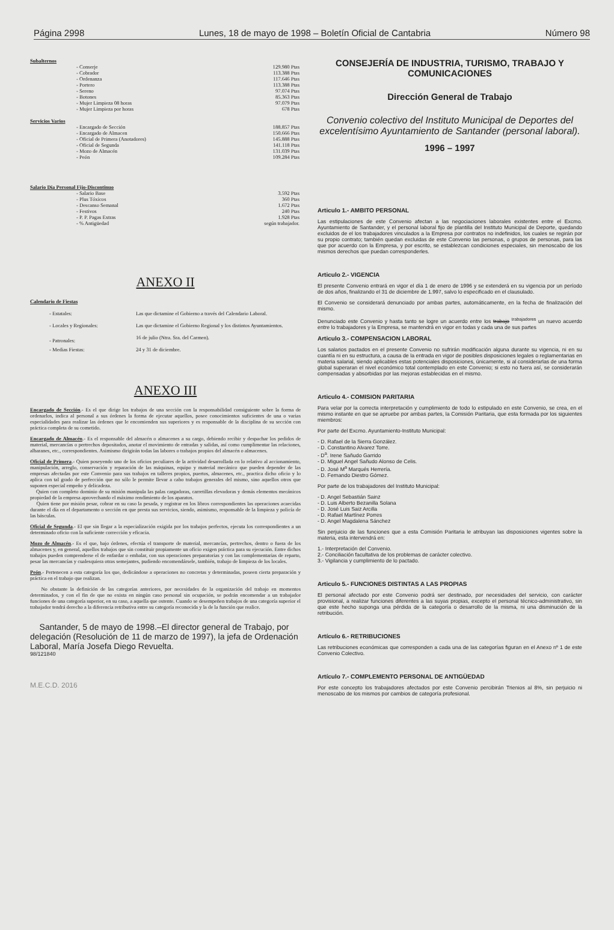Página 2998 Lunes, 18 de mayo de 1998 – Boletín Oficial de Cantabria Número 98
Subalternos
| - Conserje | 129.980 Ptas |
| - Cobrador | 113.388 Ptas |
| - Ordenanza | 117.646 Ptas |
| - Portero | 113.388 Ptas |
| - Sereno | 97.074 Ptas |
| - Botones | 85.363 Ptas |
| - Mujer Limpieza 08 horas | 97.079 Ptas |
| - Mujer Limpieza por horas | 678 Ptas |
Servicios Varios
| - Encargado de Sección | 188.857 Ptas |
| - Encargado de Almacen | 150.666 Ptas |
| - Oficial de Primera (Anotadores) | 145.888 Ptas |
| - Oficial de Segunda | 141.118 Ptas |
| - Mozo de Almacén | 131.039 Ptas |
| - Peón | 109.284 Ptas |
Salario Día Personal Fijo-Discontinuo
| - Salario Base | 3.592 Ptas |
| - Plus Tóxicos | 360 Ptas |
| - Descanso Semanal | 1.672 Ptas |
| - Festivos | 240 Ptas |
| - P. P. Pagas Extras | 1.928 Ptas |
| - % Antigüedad | según trabajador. |
ANEXO II
Calendario de Fiestas
| - Estatales: | Las que dictamine el Gobierno a través del Calendario Laboral. |
| - Locales y Regionales: | Las que dictamine el Gobierno Regional y los distintos Ayuntamientos. |
| - Patronales: | 16 de julio (Ntra. Sra. del Carmen). |
| - Medias Fiestas: | 24 y 31 de diciembre. |
ANEXO III
Encargado de Sección.- Es el que dirige los trabajos de una sección con la responsabilidad consiguiente sobre la forma de ordenarlos, indica al personal a sus órdenes la forma de ejecutar aquellos, posee conocimientos suficientes de una o varias especialidades para realizar las órdenes que le encomienden sus superiores y es responsable de la disciplina de su sección con práctica completa de su cometido.
Encargado de Almacén.- Es el responsable del almacén o almacenes a su cargo, debiendo recibir y despachar los pedidos de material, mercancías o pertrechos depositados, anotar el movimiento de entradas y salidas, así como cumplimentar las relaciones, albaranes, etc., correspondientes. Asimismo dirigirán todas las labores o trabajos propios del almacén o almacenes.
Oficial de Primera.- Quien poseyendo uno de los oficios peculiares de la actividad desarrollada en lo relativo al accionamiento, manipulación, arreglo, conservación y reparación de las máquinas, equipo y material mecánico que pueden depender de las empresas afectadas por este Convenio para sus trabajos en talleres propios, puertos, almacenes, etc., practica dicho oficio y lo aplica con tal grado de perfección que no sólo le permite llevar a cabo trabajos generales del mismo, sino aquellos otros que suponen especial empeño y delicadeza.
Quien con completo dominio de su misión manipula las palas cargadoras, carretillas elevadoras y demás elementos mecánicos propiedad de la empresa aprovechando el máximo rendimiento de los aparatos.
Quien tiene por misión pesar, cobrar en su caso la pesada, y registrar en los libros correspondientes las operaciones acaecidas durante el día en el departamento o sección en que presta sus servicios, siendo, asimismo, responsable de la limpieza y policía de las básculas.
Oficial de Segunda.- El que sin llegar a la especialización exigida por los trabajos perfectos, ejecuta los correspondientes a un determinado oficio con la suficiente corrección y eficacia.
Mozo de Almacén.- Es el que, bajo órdenes, efectúa el transporte de material, mercancías, pertrechos, dentro o fuera de los almacenes y, en general, aquellos trabajos que sin constituir propiamente un oficio exigen práctica para su ejecución. Entre dichos trabajos pueden comprenderse el de enfardar o embalar, con sus operaciones preparatorias y con las complementarias de reparto, pesar las mercancías y cualesquiera otras semejantes, pudiendo encomendársele, también, trabajo de limpieza de los locales.
Peón.- Pertenecen a esta categoría los que, dedicándose a operaciones no concretas y determinadas, poseen cierta preparación y práctica en el trabajo que realizan.
No obstante la definición de las categorías anteriores, por necesidades de la organización del trabajo en momentos determinados, y con el fin de que no exista en ningún caso personal sin ocupación, se podrán encomendar a un trabajador funciones de una categoría superior, en su caso, a aquella que ostente. Cuando se desempeñen trabajos de una categoría superior el trabajador tendrá derecho a la diferencia retributiva entre su categoría reconocida y la de la función que realice.
Santander, 5 de mayo de 1998.–El director general de Trabajo, por delegación (Resolución de 11 de marzo de 1997), la jefa de Ordenación Laboral, María Josefa Diego Revuelta.
98/121840
M.E.C.D. 2016
CONSEJERÍA DE INDUSTRIA, TURISMO, TRABAJO Y COMUNICACIONES
Dirección General de Trabajo
Convenio colectivo del Instituto Municipal de Deportes del excelentísimo Ayuntamiento de Santander (personal laboral).
1996 – 1997
Articulo 1.- AMBITO PERSONAL
Las estipulaciones de este Convenio afectan a las negociaciones laborales existentes entre el Excmo. Ayuntamiento de Santander, y el personal laboral fijo de plantilla del Instituto Municipal de Deporte, quedando excluidos de el los trabajadores vinculados a la Empresa por contratos no indefinidos, los cuales se regirán por su propio contrato; también quedan excluidas de este Convenio las personas, o grupos de personas, para las que por acuerdo con la Empresa, y por escrito, se establezcan condiciones especiales, sin menoscabo de los mismos derechos que puedan corresponderles.
Articulo 2.- VIGENCIA
El presente Convenio entrará en vigor el día 1 de enero de 1996 y se extenderá en su vigencia por un período de dos años, finalizando el 31 de diciembre de 1.997, salvo lo especificado en el clausulado.
El Convenio se considerará denunciado por ambas partes, automáticamente, en la fecha de finalización del mismo.
Denunciado este Convenio y hasta tanto se logre un acuerdo entre los trabajo <sup>trabajadores</sup> un nuevo acuerdo entre lo trabajadores y la Empresa, se mantendrá en vigor en todas y cada una de sus partes
Articulo 3.- COMPENSACION LABORAL
Los salarios pactados en el presente Convenio no sufrirán modificación alguna durante su vigencia, ni en su cuantía ni en su estructura, a causa de la entrada en vigor de posibles disposiciones legales o reglamentarias en materia salarial, siendo aplicables estas potenciales disposiciones, únicamente, si al considerarlas de una forma global superaran el nivel económico total contemplado en este Convenio; si esto no fuera así, se considerarán compensadas y absorbidas por las mejoras establecidas en el mismo.
Articulo 4.- COMISION PARITARIA
Para velar por la correcta interpretación y cumplimiento de todo lo estipulado en este Convenio, se crea, en el mismo instante en que se apruebe por ambas partes, la Comisión Paritaria, que esta formada por los siguientes miembros:
Por parte del Excmo. Ayuntamiento-Instituto Municipal:
- D. Rafael de la Sierra González.
- D. Constantino Alvarez Torre.
- D<sup>a</sup>. Irene Sañudo Garrido
- D. Miguel Angel Sañudo Alonso de Celis.
- D. José M<sup>a</sup> Marqués Herrería.
- D. Fernando Diestro Gómez.
Por parte de los trabajadores del Instituto Municipal:
- D. Angel Sebastián Sainz
- D. Luis Alberto Bezanilla Solana
- D. José Luis Saiz Arcilla
- D. Rafael Martínez Porres
- D. Angel Magdalena Sánchez
Sin perjuicio de las funciones que a esta Comisión Paritaria le atribuyan las disposiciones vigentes sobre la materia, esta intervendrá en:
1.- Interpretación del Convenio.
2.- Conciliación facultativa de los problemas de carácter colectivo.
3.- Vigilancia y cumplimiento de lo pactado.
Articulo 5.- FUNCIONES DISTINTAS A LAS PROPIAS
El personal afectado por este Convenio podrá ser destinado, por necesidades del servicio, con carácter provisional, a realizar funciones diferentes a las suyas propias, excepto el personal técnico-administrativo, sin que este hecho suponga una pérdida de la categoría o desarrollo de la misma, ni una disminución de la retribución.
Artículo 6.- RETRIBUCIONES
Las retribuciones económicas que corresponden a cada una de las categorías figuran en el Anexo nº 1 de este Convenio Colectivo.
Artículo 7.- COMPLEMENTO PERSONAL DE ANTIGÜEDAD
Por este concepto los trabajadores afectados por este Convenio percibirán Trienios al 8%, sin perjuicio ni menoscabo de los mismos por cambios de categoría profesional.